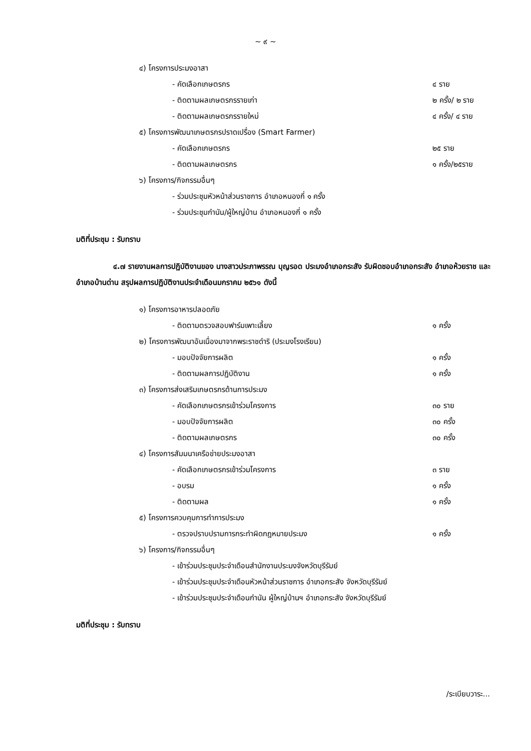~ ๙ ~
๔) โครงการประมงอาสา
- คัดเลือกเกษตรกร ๔ ราย
- ติดตามผลเกษตรกรรายเก่า ๒ ครั้ง/ ๒ ราย
- ติดตามผลเกษตรกรรายใหม่ ๔ ครั้ง/ ๔ ราย
๕) โครงการพัฒนาเกษตรกรปราดเปรื่อง (Smart Farmer)
- คัดเลือกเกษตรกร ๒๕ ราย
- ติดตามผลเกษตรกร ๑ ครั้ง/๒๕ราย
๖) โครงการ/กิจกรรมอื่นๆ
- ร่วมประชุมหัวหน้าส่วนราชการ อำเภอหนองกี่ ๑ ครั้ง
- ร่วมประชุมกำนัน/ผู้ใหญ่บ้าน อำเภอหนองกี่ ๑ ครั้ง
มติที่ประชุม : รับทราบ
๔.๗ รายงานผลการปฏิบัติงานของ นางสาวประภาพรรณ บุญรอด ประมงอำเภอกระสัง รับผิดชอบอำเภอกระสัง อำเภอห้วยราช และอำเภอบ้านด่าน สรุปผลการปฏิบัติงานประจำเดือนมกราคม ๒๕๖๑ ดังนี้
๑) โครงการอาหารปลอดภัย
- ติดตามตรวจสอบฟาร์มเพาะเลี้ยง ๑ ครั้ง
๒) โครงการพัฒนาอันเนื่องมาจากพระราชดำริ (ประมงโรงเรียน)
- มอบปัจจัยการผลิต ๑ ครั้ง
- ติดตามผลการปฏิบัติงาน ๑ ครั้ง
๓) โครงการส่งเสริมเกษตรกรด้านการประมง
- คัดเลือกเกษตรกรเข้าร่วมโครงการ ๓๐ ราย
- มอบปัจจัยการผลิต ๓๐ ครั้ง
- ติดตามผลเกษตรกร ๓๐ ครั้ง
๔) โครงการสัมมนาเครือข่ายประมงอาสา
- คัดเลือกเกษตรกรเข้าร่วมโครงการ ๓ ราย
- อบรม ๑ ครั้ง
- ติดตามผล ๑ ครั้ง
๕) โครงการควบคุมการทำการประมง
- ตรวจปราบปรามการกระทำผิดกฎหมายประมง ๑ ครั้ง
๖) โครงการ/กิจกรรมอื่นๆ
- เข้าร่วมประชุมประจำเดือนสำนักงานประมงจังหวัดบุรีรัมย์
- เข้าร่วมประชุมประจำเดือนหัวหน้าส่วนราชการ อำเภอกระสัง จังหวัดบุรีรัมย์
- เข้าร่วมประชุมประจำเดือนกำนัน ผู้ใหญ่บ้านฯ อำเภอกระสัง จังหวัดบุรีรัมย์
มติที่ประชุม : รับทราบ
/ระเบียบวาระ...